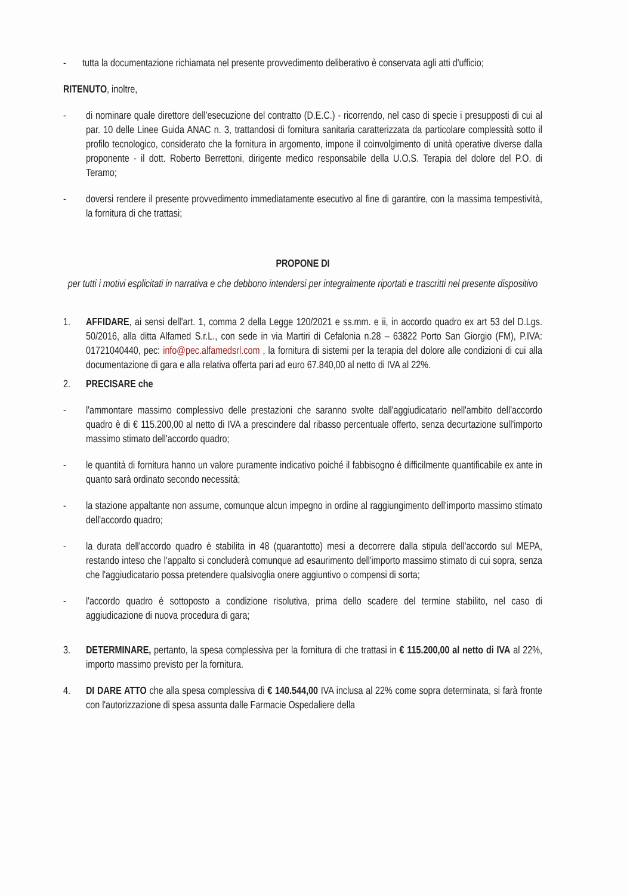- tutta la documentazione richiamata nel presente provvedimento deliberativo è conservata agli atti d'ufficio;
RITENUTO, inoltre,
- di nominare quale direttore dell'esecuzione del contratto (D.E.C.) - ricorrendo, nel caso di specie i presupposti di cui al par. 10 delle Linee Guida ANAC n. 3, trattandosi di fornitura sanitaria caratterizzata da particolare complessità sotto il profilo tecnologico, considerato che la fornitura in argomento, impone il coinvolgimento di unità operative diverse dalla proponente - il dott. Roberto Berrettoni, dirigente medico responsabile della U.O.S. Terapia del dolore del P.O. di Teramo;
- doversi rendere il presente provvedimento immediatamente esecutivo al fine di garantire, con la massima tempestività, la fornitura di che trattasi;
PROPONE DI
per tutti i motivi esplicitati in narrativa e che debbono intendersi per integralmente riportati e trascritti nel presente dispositivo
1. AFFIDARE, ai sensi dell'art. 1, comma 2 della Legge 120/2021 e ss.mm. e ii, in accordo quadro ex art 53 del D.Lgs. 50/2016, alla ditta Alfamed S.r.L., con sede in via Martiri di Cefalonia n.28 – 63822 Porto San Giorgio (FM), P.IVA: 01721040440, pec: info@pec.alfamedsrl.com , la fornitura di sistemi per la terapia del dolore alle condizioni di cui alla documentazione di gara e alla relativa offerta pari ad euro 67.840,00 al netto di IVA al 22%.
2. PRECISARE che
- l'ammontare massimo complessivo delle prestazioni che saranno svolte dall'aggiudicatario nell'ambito dell'accordo quadro è di € 115.200,00 al netto di IVA a prescindere dal ribasso percentuale offerto, senza decurtazione sull'importo massimo stimato dell'accordo quadro;
- le quantità di fornitura hanno un valore puramente indicativo poiché il fabbisogno è difficilmente quantificabile ex ante in quanto sarà ordinato secondo necessità;
- la stazione appaltante non assume, comunque alcun impegno in ordine al raggiungimento dell'importo massimo stimato dell'accordo quadro;
- la durata dell'accordo quadro è stabilita in 48 (quarantotto) mesi a decorrere dalla stipula dell'accordo sul MEPA, restando inteso che l'appalto si concluderà comunque ad esaurimento dell'importo massimo stimato di cui sopra, senza che l'aggiudicatario possa pretendere qualsivoglia onere aggiuntivo o compensi di sorta;
- l'accordo quadro è sottoposto a condizione risolutiva, prima dello scadere del termine stabilito, nel caso di aggiudicazione di nuova procedura di gara;
3. DETERMINARE, pertanto, la spesa complessiva per la fornitura di che trattasi in € 115.200,00 al netto di IVA al 22%, importo massimo previsto per la fornitura.
4. DI DARE ATTO che alla spesa complessiva di € 140.544,00 IVA inclusa al 22% come sopra determinata, si farà fronte con l'autorizzazione di spesa assunta dalle Farmacie Ospedaliere della